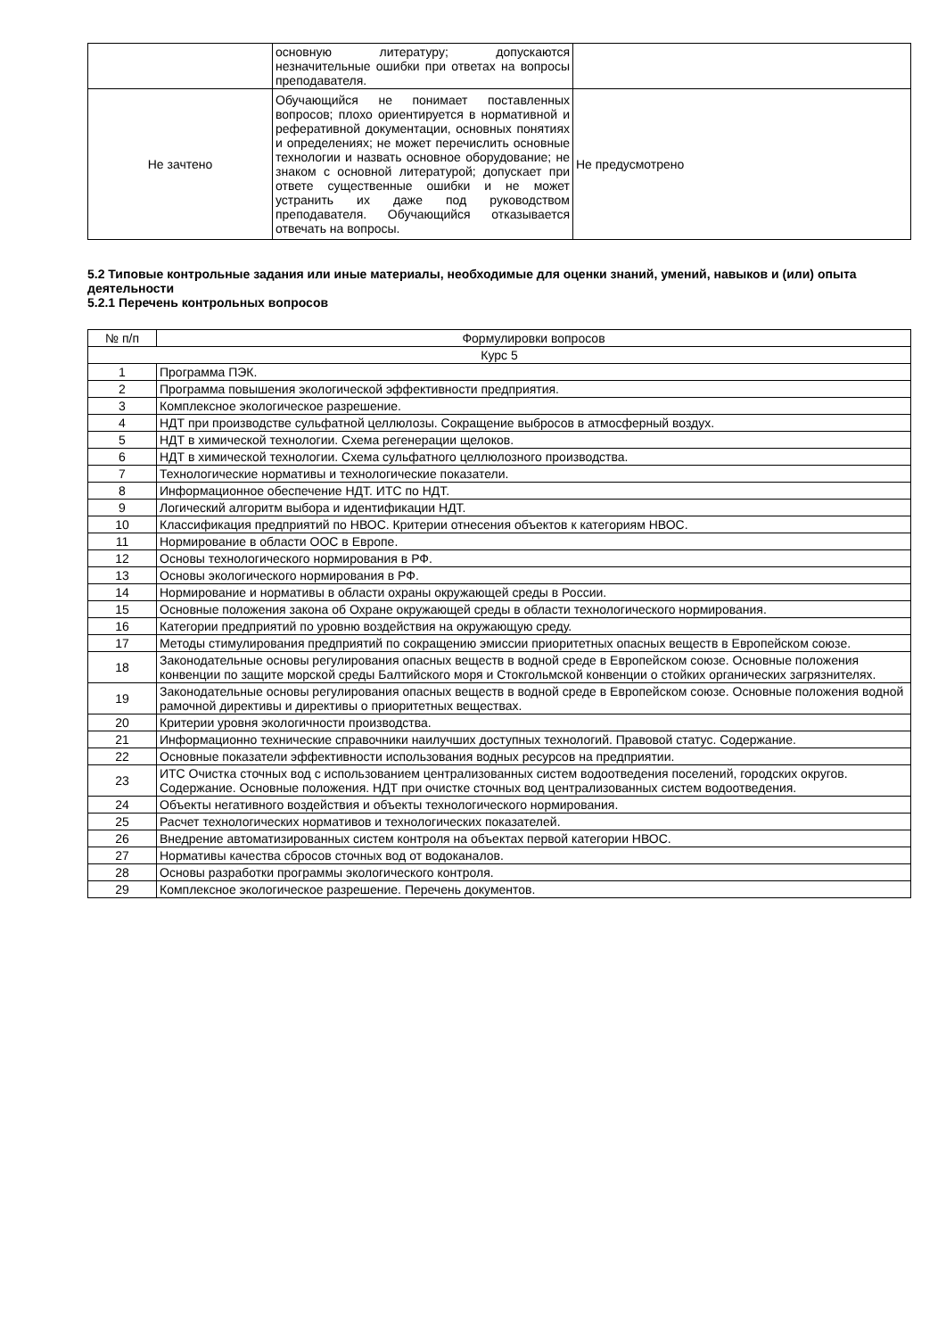| | основную литературу; допускаются незначительные ошибки при ответах на вопросы преподавателя. | |
| Не зачтено | Обучающийся не понимает поставленных вопросов; плохо ориентируется в нормативной и реферативной документации, основных понятиях и определениях; не может перечислить основные технологии и назвать основное оборудование; не знаком с основной литературой; допускает при ответе существенные ошибки и не может устранить их даже под руководством преподавателя. Обучающийся отказывается отвечать на вопросы. | Не предусмотрено |
5.2 Типовые контрольные задания или иные материалы, необходимые для оценки знаний, умений, навыков и (или) опыта деятельности
5.2.1 Перечень контрольных вопросов
| № п/п | Формулировки вопросов |
| --- | --- |
| Курс 5 | |
| 1 | Программа ПЭК. |
| 2 | Программа повышения экологической эффективности предприятия. |
| 3 | Комплексное экологическое разрешение. |
| 4 | НДТ при производстве сульфатной целлюлозы. Сокращение выбросов в атмосферный воздух. |
| 5 | НДТ в химической технологии. Схема регенерации щелоков. |
| 6 | НДТ в химической технологии. Схема сульфатного целлюлозного производства. |
| 7 | Технологические нормативы и технологические показатели. |
| 8 | Информационное обеспечение НДТ. ИТС по НДТ. |
| 9 | Логический алгоритм выбора и идентификации НДТ. |
| 10 | Классификация предприятий по НВОС. Критерии отнесения объектов к категориям НВОС. |
| 11 | Нормирование в области ООС в Европе. |
| 12 | Основы технологического нормирования в РФ. |
| 13 | Основы экологического нормирования в РФ. |
| 14 | Нормирование и нормативы в области охраны окружающей среды в России. |
| 15 | Основные положения закона об Охране окружающей среды в области технологического нормирования. |
| 16 | Категории предприятий по уровню воздействия на окружающую среду. |
| 17 | Методы стимулирования предприятий по сокращению эмиссии приоритетных опасных веществ в Европейском союзе. |
| 18 | Законодательные основы регулирования опасных веществ в водной среде в Европейском союзе. Основные положения конвенции по защите морской среды Балтийского моря и Стокгольмской конвенции о стойких органических загрязнителях. |
| 19 | Законодательные основы регулирования опасных веществ в водной среде в Европейском союзе. Основные положения водной рамочной директивы и директивы о приоритетных веществах. |
| 20 | Критерии уровня экологичности производства. |
| 21 | Информационно технические справочники наилучших доступных технологий. Правовой статус. Содержание. |
| 22 | Основные показатели эффективности использования водных ресурсов на предприятии. |
| 23 | ИТС Очистка сточных вод с использованием централизованных систем водоотведения поселений, городских округов. Содержание. Основные положения. НДТ при очистке сточных вод централизованных систем водоотведения. |
| 24 | Объекты негативного воздействия и объекты технологического нормирования. |
| 25 | Расчет технологических нормативов и технологических показателей. |
| 26 | Внедрение автоматизированных систем контроля на объектах первой категории НВОС. |
| 27 | Нормативы качества сбросов сточных вод от водоканалов. |
| 28 | Основы разработки программы экологического контроля. |
| 29 | Комплексное экологическое разрешение. Перечень документов. |